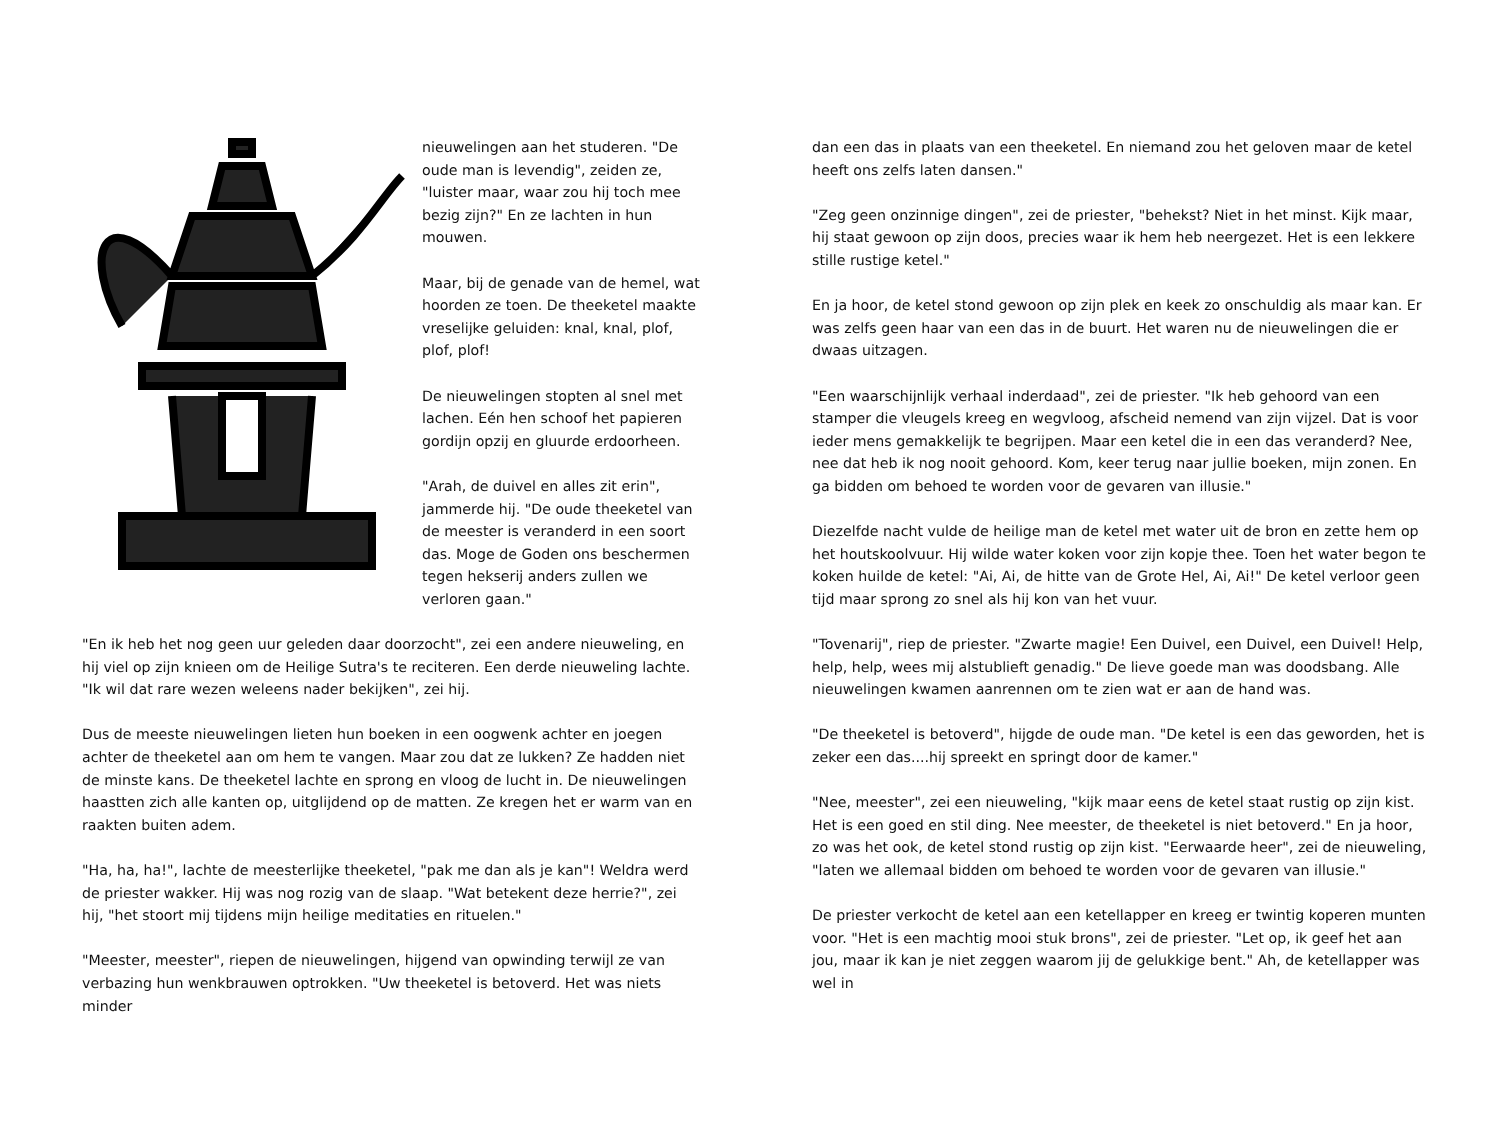nieuwelingen aan het studeren. "De oude man is levendig", zeiden ze, "luister maar, waar zou hij toch mee bezig zijn?" En ze lachten in hun mouwen.
Maar, bij de genade van de hemel, wat hoorden ze toen. De theeketel maakte vreselijke geluiden: knal, knal, plof, plof, plof!
De nieuwelingen stopten al snel met lachen. Eén hen schoof het papieren gordijn opzij en gluurde erdoorheen.
"Arah, de duivel en alles zit erin", jammerde hij. "De oude theeketel van de meester is veranderd in een soort das. Moge de Goden ons beschermen tegen hekserij anders zullen we verloren gaan."
"En ik heb het nog geen uur geleden daar doorzocht", zei een andere nieuweling, en hij viel op zijn knieen om de Heilige Sutra's te reciteren. Een derde nieuweling lachte. "Ik wil dat rare wezen weleens nader bekijken", zei hij.
Dus de meeste nieuwelingen lieten hun boeken in een oogwenk achter en joegen achter de theeketel aan om hem te vangen. Maar zou dat ze lukken? Ze hadden niet de minste kans. De theeketel lachte en sprong en vloog de lucht in. De nieuwelingen haastten zich alle kanten op, uitglijdend op de matten. Ze kregen het er warm van en raakten buiten adem.
"Ha, ha, ha!", lachte de meesterlijke theeketel, "pak me dan als je kan"! Weldra werd de priester wakker. Hij was nog rozig van de slaap. "Wat betekent deze herrie?", zei hij, "het stoort mij tijdens mijn heilige meditaties en rituelen."
"Meester, meester", riepen de nieuwelingen, hijgend van opwinding terwijl ze van verbazing hun wenkbrauwen optrokken. "Uw theeketel is betoverd. Het was niets minder
dan een das in plaats van een theeketel. En niemand zou het geloven maar de ketel heeft ons zelfs laten dansen."
"Zeg geen onzinnige dingen", zei de priester, "behekst? Niet in het minst. Kijk maar, hij staat gewoon op zijn doos, precies waar ik hem heb neergezet. Het is een lekkere stille rustige ketel."
En ja hoor, de ketel stond gewoon op zijn plek en keek zo onschuldig als maar kan. Er was zelfs geen haar van een das in de buurt. Het waren nu de nieuwelingen die er dwaas uitzagen.
"Een waarschijnlijk verhaal inderdaad", zei de priester. "Ik heb gehoord van een stamper die vleugels kreeg en wegvloog, afscheid nemend van zijn vijzel. Dat is voor ieder mens gemakkelijk te begrijpen. Maar een ketel die in een das veranderd? Nee, nee dat heb ik nog nooit gehoord. Kom, keer terug naar jullie boeken, mijn zonen. En ga bidden om behoed te worden voor de gevaren van illusie."
Diezelfde nacht vulde de heilige man de ketel met water uit de bron en zette hem op het houtskoolvuur. Hij wilde water koken voor zijn kopje thee. Toen het water begon te koken huilde de ketel: "Ai, Ai, de hitte van de Grote Hel, Ai, Ai!" De ketel verloor geen tijd maar sprong zo snel als hij kon van het vuur.
"Tovenarij", riep de priester. "Zwarte magie! Een Duivel, een Duivel, een Duivel! Help, help, help, wees mij alstublieft genadig." De lieve goede man was doodsbang. Alle nieuwelingen kwamen aanrennen om te zien wat er aan de hand was.
"De theeketel is betoverd", hijgde de oude man. "De ketel is een das geworden, het is zeker een das....hij spreekt en springt door de kamer."
"Nee, meester", zei een nieuweling, "kijk maar eens de ketel staat rustig op zijn kist. Het is een goed en stil ding. Nee meester, de theeketel is niet betoverd." En ja hoor, zo was het ook, de ketel stond rustig op zijn kist. "Eerwaarde heer", zei de nieuweling, "laten we allemaal bidden om behoed te worden voor de gevaren van illusie."
De priester verkocht de ketel aan een ketellapper en kreeg er twintig koperen munten voor. "Het is een machtig mooi stuk brons", zei de priester. "Let op, ik geef het aan jou, maar ik kan je niet zeggen waarom jij de gelukkige bent." Ah, de ketellapper was wel in